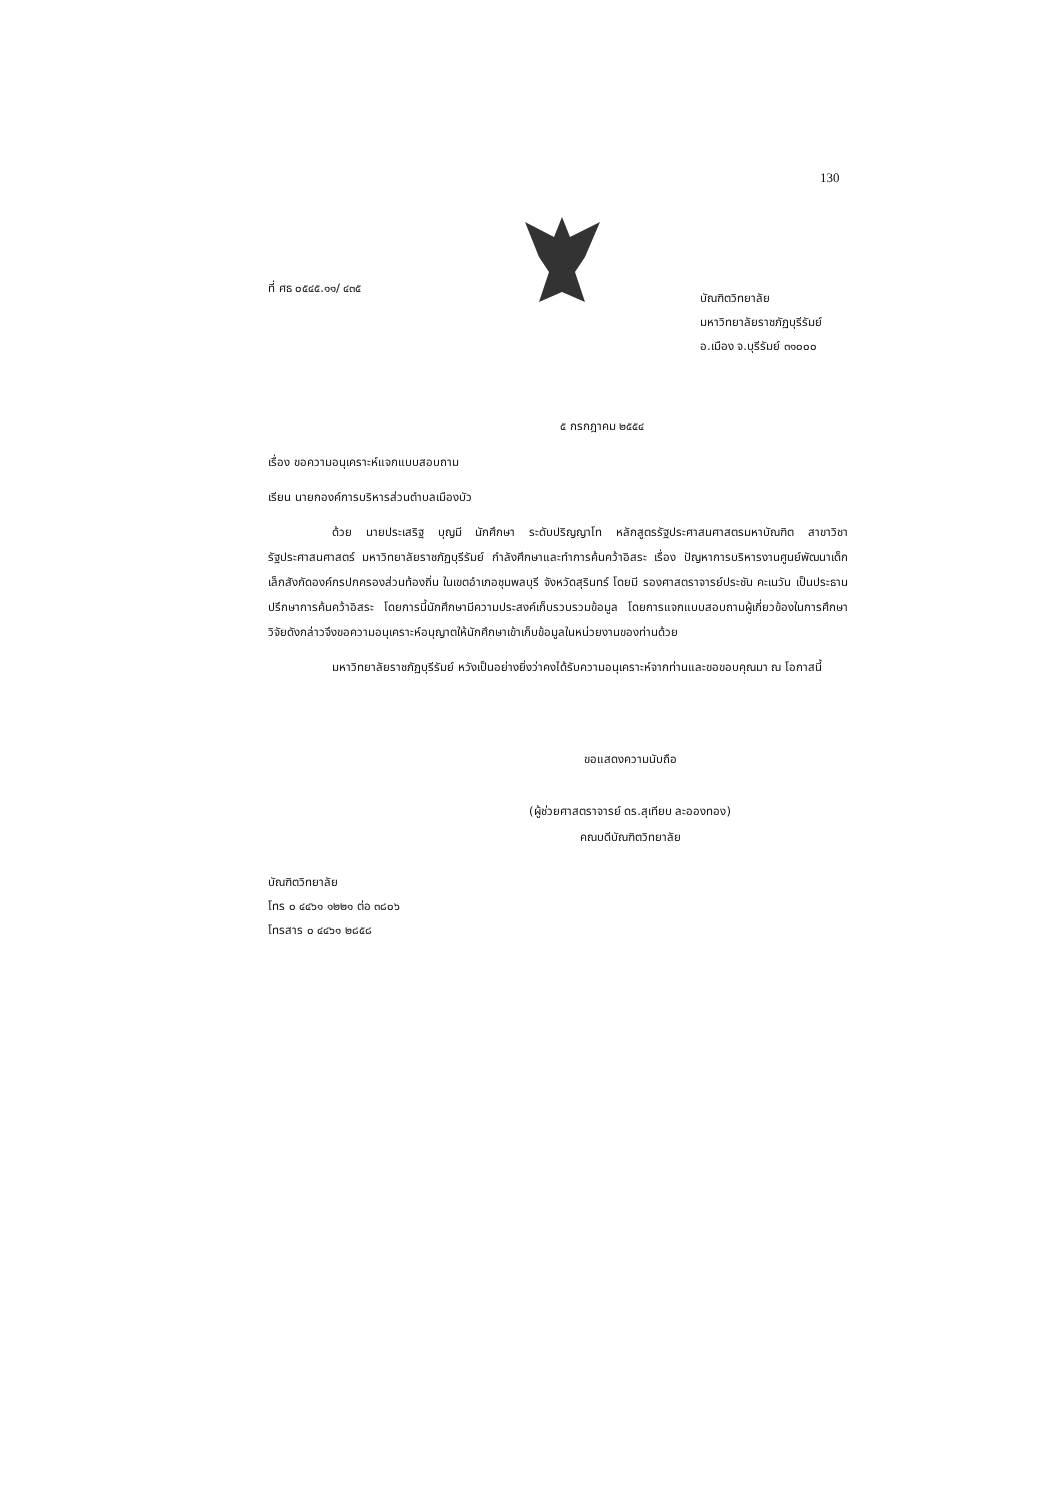130
ที่ ศธ ๐๕๔๕.๑๑/ ๔๓๕
บัณฑิตวิทยาลัย
มหาวิทยาลัยราชภัฏบุรีรัมย์
อ.เมือง จ.บุรีรัมย์ ๓๑๐๐๐
๕ กรกฎาคม ๒๕๕๔
เรื่อง ขอความอนุเคราะห์แจกแบบสอบถาม
เรียน นายกองค์การบริหารส่วนตำบลเมืองบัว
ด้วย นายประเสริฐ บุญมี นักศึกษา ระดับปริญญาโท หลักสูตรรัฐประศาสนศาสตรมหาบัณฑิต สาขาวิชารัฐประศาสนศาสตร์ มหาวิทยาลัยราชภัฏบุรีรัมย์ กำลังศึกษาและทำการค้นคว้าอิสระ เรื่อง ปัญหาการบริหารงานศูนย์พัฒนาเด็กเล็กสังกัดองค์กรปกครองส่วนท้องถิ่น ในเขตอำเภอชุมพลบุรี จังหวัดสุรินทร์ โดยมี รองศาสตราจารย์ประชัน คะเนวัน เป็นประธานปรึกษาการค้นคว้าอิสระ โดยการนี้นักศึกษามีความประสงค์เก็บรวบรวมข้อมูล โดยการแจกแบบสอบถามผู้เกี่ยวข้องในการศึกษาวิจัยดังกล่าวจึงขอความอนุเคราะห์อนุญาตให้นักศึกษาเข้าเก็บข้อมูลในหน่วยงานของท่านด้วย
มหาวิทยาลัยราชภัฏบุรีรัมย์ หวังเป็นอย่างยิ่งว่าคงได้รับความอนุเคราะห์จากท่านและขอขอบคุณมา ณ โอกาสนี้
ขอแสดงความนับถือ
(ผู้ช่วยศาสตราจารย์ ดร.สุเทียบ ละอองทอง)
คณบดีบัณฑิตวิทยาลัย
บัณฑิตวิทยาลัย
โทร ๐ ๔๔๖๑ ๑๒๒๑ ต่อ ๓๘๐๖
โทรสาร ๐ ๔๔๖๑ ๒๘๕๘